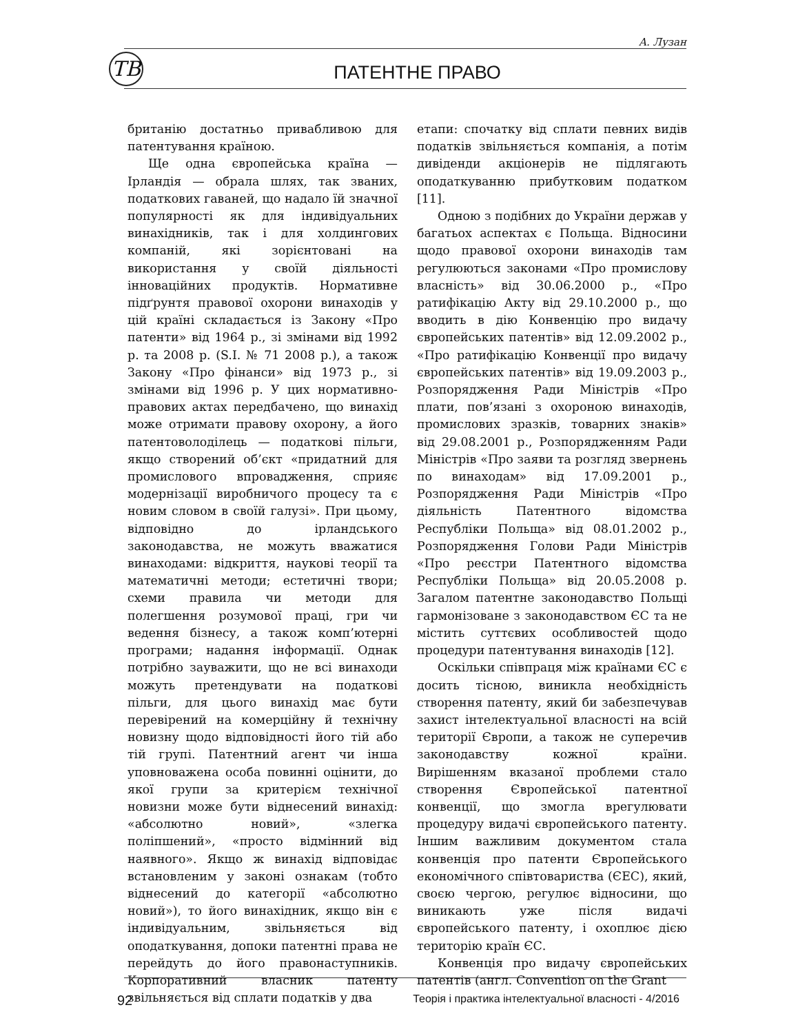А. Лузан
ТВ
ПАТЕНТНЕ ПРАВО
британію достатньо привабливою для патентування країною.
Ще одна європейська країна — Ірландія — обрала шлях, так званих, податкових гаваней, що надало їй значної популярності як для індивідуальних винахідників, так і для холдингових компаній, які зорієнтовані на використання у своїй діяльності інноваційних продуктів. Нормативне підґрунтя правової охорони винаходів у цій країні складається із Закону «Про патенти» від 1964 р., зі змінами від 1992 р. та 2008 р. (S.I. № 71 2008 р.), а також Закону «Про фінанси» від 1973 р., зі змінами від 1996 р. У цих нормативно-правових актах передбачено, що винахід може отримати правову охорону, а його патентоволоділець — податкові пільги, якщо створений об’єкт «придатний для промислового впровадження, сприяє модернізації виробничого процесу та є новим словом в своїй галузі». При цьому, відповідно до ірландського законодавства, не можуть вважатися винаходами: відкриття, наукові теорії та математичні методи; естетичні твори; схеми правила чи методи для полегшення розумової праці, гри чи ведення бізнесу, а також комп’ютерні програми; надання інформації. Однак потрібно зауважити, що не всі винаходи можуть претендувати на податкові пільги, для цього винахід має бути перевірений на комерційну й технічну новизну щодо відповідності його тій або тій групі. Патентний агент чи інша уповноважена особа повинні оцінити, до якої групи за критерієм технічної новизни може бути віднесений винахід: «абсолютно новий», «злегка поліпшений», «просто відмінний від наявного». Якщо ж винахід відповідає встановленим у законі ознакам (тобто віднесений до категорії «абсолютно новий»), то його винахідник, якщо він є індивідуальним, звільняється від оподаткування, допоки патентні права не перейдуть до його правонаступників. Корпоративний власник патенту звільняється від сплати податків у два
етапи: спочатку від сплати певних видів податків звільняється компанія, а потім дивіденди акціонерів не підлягають оподаткуванню прибутковим податком [11].
Одною з подібних до України держав у багатьох аспектах є Польща. Відносини щодо правової охорони винаходів там регулюються законами «Про промислову власність» від 30.06.2000 р., «Про ратифікацію Акту від 29.10.2000 р., що вводить в дію Конвенцію про видачу європейських патентів» від 12.09.2002 р., «Про ратифікацію Конвенції про видачу європейських патентів» від 19.09.2003 р., Розпорядження Ради Міністрів «Про плати, пов’язані з охороною винаходів, промислових зразків, товарних знаків» від 29.08.2001 р., Розпорядженням Ради Міністрів «Про заяви та розгляд звернень по винаходам» від 17.09.2001 р., Розпорядження Ради Міністрів «Про діяльність Патентного відомства Республіки Польща» від 08.01.2002 р., Розпорядження Голови Ради Міністрів «Про реєстри Патентного відомства Республіки Польща» від 20.05.2008 р. Загалом патентне законодавство Польщі гармонізоване з законодавством ЄС та не містить суттєвих особливостей щодо процедури патентування винаходів [12].
Оскільки співпраця між країнами ЄС є досить тісною, виникла необхідність створення патенту, який би забезпечував захист інтелектуальної власності на всій території Європи, а також не суперечив законодавству кожної країни. Вирішенням вказаної проблеми стало створення Європейської патентної конвенції, що змогла врегулювати процедуру видачі європейського патенту. Іншим важливим документом стала конвенція про патенти Європейського економічного співтовариства (ЄЕС), який, своєю чергою, регулює відносини, що виникають уже після видачі європейського патенту, і охоплює дією територію країн ЄС.
Конвенція про видачу європейських патентів (англ. Convention on the Grant
92 Теорія і практика інтелектуальної власності - 4/2016